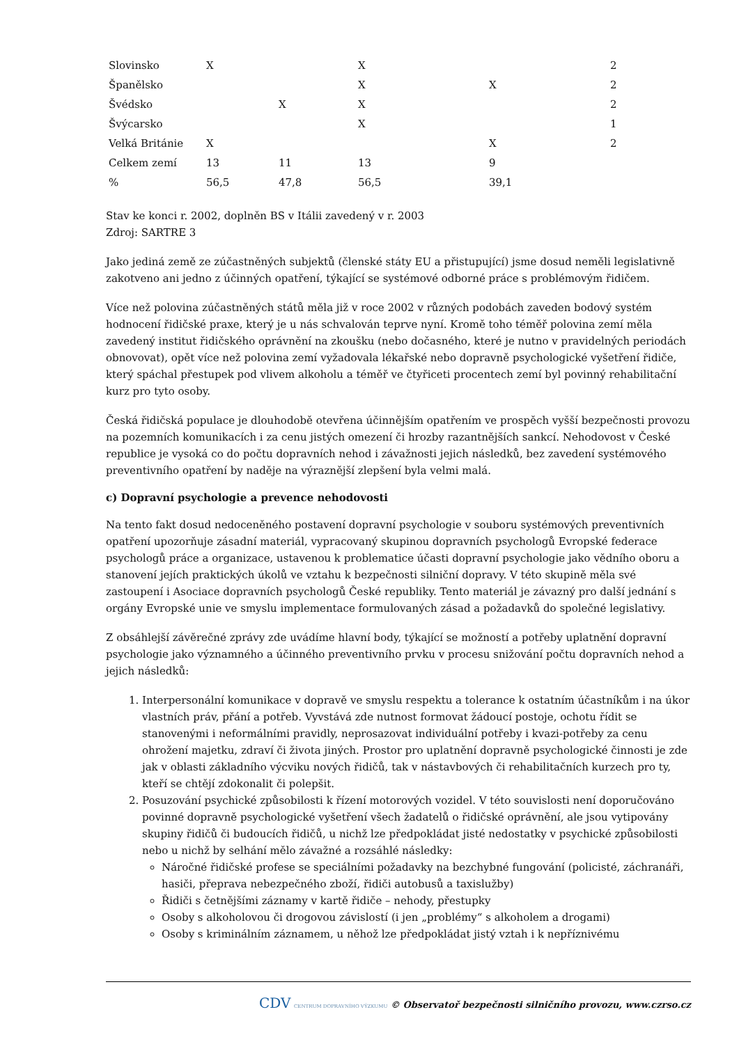| Slovinsko | X | | X | | 2 |
| Španělsko | | | X | X | 2 |
| Švédsko | | X | X | | 2 |
| Švýcarsko | | | X | | 1 |
| Velká Británie | X | | | X | 2 |
| Celkem zemí | 13 | 11 | 13 | 9 | |
| % | 56,5 | 47,8 | 56,5 | 39,1 | |
Stav ke konci r. 2002, doplněn BS v Itálii zavedený v r. 2003
Zdroj: SARTRE 3
Jako jediná země ze zúčastněných subjektů (členské státy EU a přistupující) jsme dosud neměli legislativně zakotveno ani jedno z účinných opatření, týkající se systémové odborné práce s problémovým řidičem.
Více než polovina zúčastněných států měla již v roce 2002 v různých podobách zaveden bodový systém hodnocení řidičské praxe, který je u nás schvalován teprve nyní. Kromě toho téměř polovina zemí měla zavedený institut řidičského oprávnění na zkoušku (nebo dočasného, které je nutno v pravidelných periodách obnovovat), opět více než polovina zemí vyžadovala lékařské nebo dopravně psychologické vyšetření řidiče, který spáchal přestupek pod vlivem alkoholu a téměř ve čtyřiceti procentech zemí byl povinný rehabilitační kurz pro tyto osoby.
Česká řidičská populace je dlouhodobě otevřena účinnějším opatřením ve prospěch vyšší bezpečnosti provozu na pozemních komunikacích i za cenu jistých omezení či hrozby razantnějších sankcí. Nehodovost v České republice je vysoká co do počtu dopravních nehod i závažnosti jejich následků, bez zavedení systémového preventivního opatření by naděje na výraznější zlepšení byla velmi malá.
c) Dopravní psychologie a prevence nehodovosti
Na tento fakt dosud nedoceněného postavení dopravní psychologie v souboru systémových preventivních opatření upozorňuje zásadní materiál, vypracovaný skupinou dopravních psychologů Evropské federace psychologů práce a organizace, ustavenou k problematice účasti dopravní psychologie jako vědního oboru a stanovení jejích praktických úkolů ve vztahu k bezpečnosti silniční dopravy. V této skupině měla své zastoupení i Asociace dopravních psychologů České republiky. Tento materiál je závazný pro další jednání s orgány Evropské unie ve smyslu implementace formulovaných zásad a požadavků do společné legislativy.
Z obsáhlejší závěrečné zprávy zde uvádíme hlavní body, týkající se možností a potřeby uplatnění dopravní psychologie jako významného a účinného preventivního prvku v procesu snižování počtu dopravních nehod a jejich následků:
1. Interpersonální komunikace v dopravě ve smyslu respektu a tolerance k ostatním účastníkům i na úkor vlastních práv, přání a potřeb. Vyvstává zde nutnost formovat žádoucí postoje, ochotu řídit se stanovenými i neformálními pravidly, neprosazovat individuální potřeby i kvazi-potřeby za cenu ohrožení majetku, zdraví či života jiných. Prostor pro uplatnění dopravně psychologické činnosti je zde jak v oblasti základního výcviku nových řidičů, tak v nástavbových či rehabilitačních kurzech pro ty, kteří se chtějí zdokonalit či polepšit.
2. Posuzování psychické způsobilosti k řízení motorových vozidel. V této souvislosti není doporučováno povinné dopravně psychologické vyšetření všech žadatelů o řidičské oprávnění, ale jsou vytipovány skupiny řidičů či budoucích řidičů, u nichž lze předpokládat jisté nedostatky v psychické způsobilosti nebo u nichž by selhání mělo závažné a rozsáhlé následky:
Náročné řidičské profese se speciálními požadavky na bezchybné fungování (policisté, záchranáři, hasiči, přeprava nebezpečného zboží, řidiči autobusů a taxislužby)
Řidiči s četnějšími záznamy v kartě řidiče – nehody, přestupky
Osoby s alkoholovou či drogovou závislostí (i jen „problémy“ s alkoholem a drogami)
Osoby s kriminálním záznamem, u něhož lze předpokládat jistý vztah i k nepříznivému
CDV CENTRUM DOPRAVNÍHO VÝZKUMU © Observatoř bezpečnosti silničního provozu, www.czrso.cz